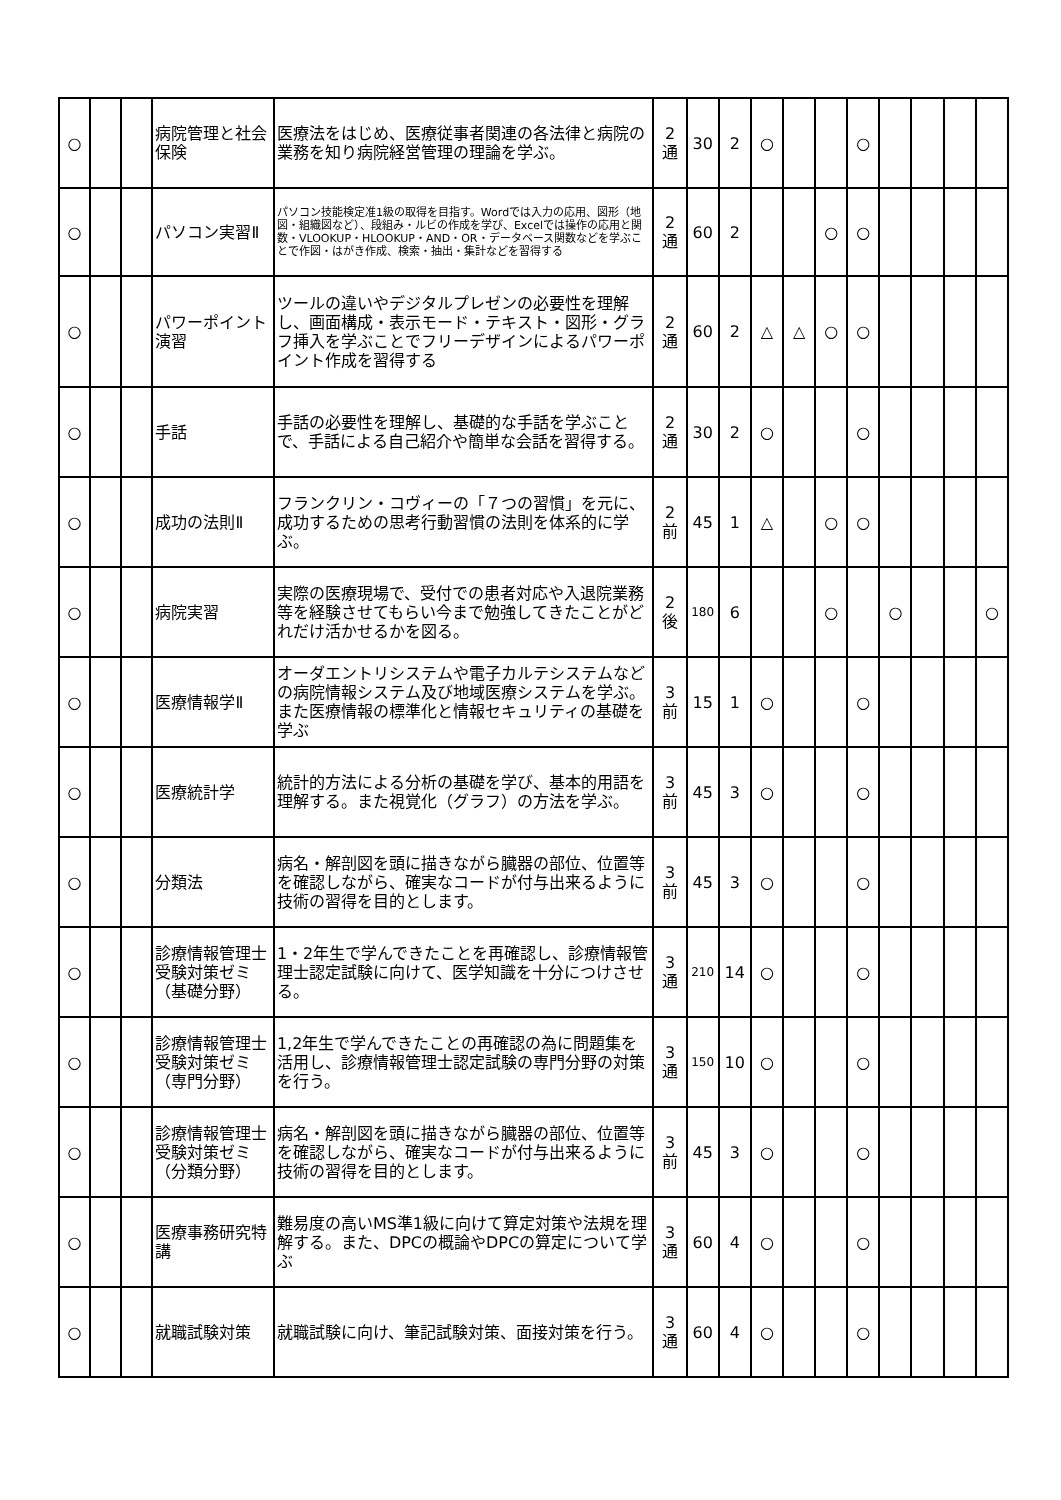| ○ | | | 病院管理と社会保険 | 医療法をはじめ、医療従事者関連の各法律と病院の業務を知り病院経営管理の理論を学ぶ。 | 2 通 | 30 | 2 | ○ | | | ○ | | | | |
| ○ | | | パソコン実習Ⅱ | パソコン技能検定准1級の取得を目指す。Wordでは入力の応用、図形（地図・組織図など）、段組み・ルビの作成を学び、Excelでは操作の応用と関数・VLOOKUP・HLOOKUP・AND・OR・データベース関数などを学ぶことで作図・はがき作成、検索・抽出・集計などを習得する | 2 通 | 60 | 2 | | | ○ | ○ | | | | |
| ○ | | | パワーポイント演習 | ツールの違いやデジタルプレゼンの必要性を理解し、画面構成・表示モード・テキスト・図形・グラフ挿入を学ぶことでフリーデザインによるパワーポイント作成を習得する | 2 通 | 60 | 2 | △ | △ | ○ | ○ | | | | |
| ○ | | | 手話 | 手話の必要性を理解し、基礎的な手話を学ぶことで、手話による自己紹介や簡単な会話を習得する。 | 2 通 | 30 | 2 | ○ | | | ○ | | | | |
| ○ | | | 成功の法則Ⅱ | フランクリン・コヴィーの「７つの習慣」を元に、成功するための思考行動習慣の法則を体系的に学ぶ。 | 2 前 | 45 | 1 | △ | | ○ | ○ | | | | |
| ○ | | | 病院実習 | 実際の医療現場で、受付での患者対応や入退院業務等を経験させてもらい今まで勉強してきたことがどれだけ活かせるかを図る。 | 2 後 | 180 | 6 | | | ○ | | ○ | | | ○ |
| ○ | | | 医療情報学Ⅱ | オーダエントリシステムや電子カルテシステムなどの病院情報システム及び地域医療システムを学ぶ。また医療情報の標準化と情報セキュリティの基礎を学ぶ | 3 前 | 15 | 1 | ○ | | | ○ | | | | |
| ○ | | | 医療統計学 | 統計的方法による分析の基礎を学び、基本的用語を理解する。また視覚化（グラフ）の方法を学ぶ。 | 3 前 | 45 | 3 | ○ | | | ○ | | | | |
| ○ | | | 分類法 | 病名・解剖図を頭に描きながら臓器の部位、位置等を確認しながら、確実なコードが付与出来るように技術の習得を目的とします。 | 3 前 | 45 | 3 | ○ | | | ○ | | | | |
| ○ | | | 診療情報管理士受験対策ゼミ（基礎分野） | 1・2年生で学んできたことを再確認し、診療情報管理士認定試験に向けて、医学知識を十分につけさせる。 | 3 通 | 210 | 14 | ○ | | | ○ | | | | |
| ○ | | | 診療情報管理士受験対策ゼミ（専門分野） | 1,2年生で学んできたことの再確認の為に問題集を活用し、診療情報管理士認定試験の専門分野の対策を行う。 | 3 通 | 150 | 10 | ○ | | | ○ | | | | |
| ○ | | | 診療情報管理士受験対策ゼミ（分類分野） | 病名・解剖図を頭に描きながら臓器の部位、位置等を確認しながら、確実なコードが付与出来るように技術の習得を目的とします。 | 3 前 | 45 | 3 | ○ | | | ○ | | | | |
| ○ | | | 医療事務研究特講 | 難易度の高いMS準1級に向けて算定対策や法規を理解する。また、DPCの概論やDPCの算定について学ぶ | 3 通 | 60 | 4 | ○ | | | ○ | | | | |
| ○ | | | 就職試験対策 | 就職試験に向け、筆記試験対策、面接対策を行う。 | 3 通 | 60 | 4 | ○ | | | ○ | | | | |